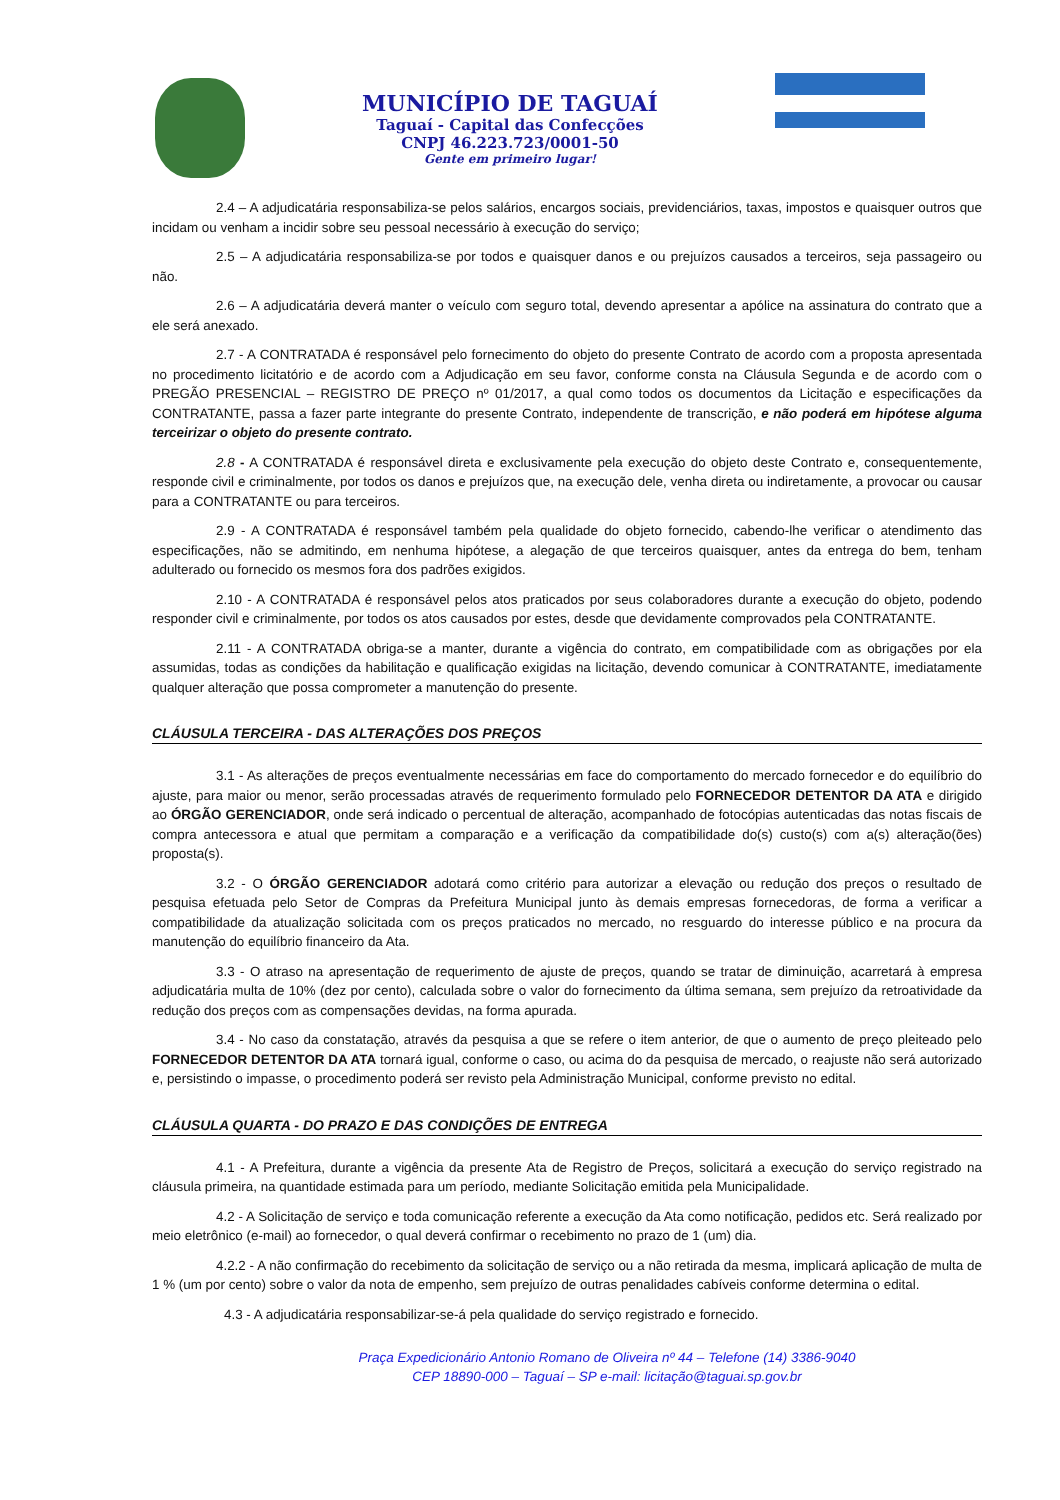MUNICÍPIO DE TAGUAÍ
Taguaí - Capital das Confecções
CNPJ 46.223.723/0001-50
Gente em primeiro lugar!
2.4 – A adjudicatária responsabiliza-se pelos salários, encargos sociais, previdenciários, taxas, impostos e quaisquer outros que incidam ou venham a incidir sobre seu pessoal necessário à execução do serviço;
2.5 – A adjudicatária responsabiliza-se por todos e quaisquer danos e ou prejuízos causados a terceiros, seja passageiro ou não.
2.6 – A adjudicatária deverá manter o veículo com seguro total, devendo apresentar a apólice na assinatura do contrato que a ele será anexado.
2.7 - A CONTRATADA é responsável pelo fornecimento do objeto do presente Contrato de acordo com a proposta apresentada no procedimento licitatório e de acordo com a Adjudicação em seu favor, conforme consta na Cláusula Segunda e de acordo com o PREGÃO PRESENCIAL – REGISTRO DE PREÇO nº 01/2017, a qual como todos os documentos da Licitação e especificações da CONTRATANTE, passa a fazer parte integrante do presente Contrato, independente de transcrição, e não poderá em hipótese alguma terceirizar o objeto do presente contrato.
2.8 - A CONTRATADA é responsável direta e exclusivamente pela execução do objeto deste Contrato e, consequentemente, responde civil e criminalmente, por todos os danos e prejuízos que, na execução dele, venha direta ou indiretamente, a provocar ou causar para a CONTRATANTE ou para terceiros.
2.9 - A CONTRATADA é responsável também pela qualidade do objeto fornecido, cabendo-lhe verificar o atendimento das especificações, não se admitindo, em nenhuma hipótese, a alegação de que terceiros quaisquer, antes da entrega do bem, tenham adulterado ou fornecido os mesmos fora dos padrões exigidos.
2.10 - A CONTRATADA é responsável pelos atos praticados por seus colaboradores durante a execução do objeto, podendo responder civil e criminalmente, por todos os atos causados por estes, desde que devidamente comprovados pela CONTRATANTE.
2.11 - A CONTRATADA obriga-se a manter, durante a vigência do contrato, em compatibilidade com as obrigações por ela assumidas, todas as condições da habilitação e qualificação exigidas na licitação, devendo comunicar à CONTRATANTE, imediatamente qualquer alteração que possa comprometer a manutenção do presente.
CLÁUSULA TERCEIRA - DAS ALTERAÇÕES DOS PREÇOS
3.1 - As alterações de preços eventualmente necessárias em face do comportamento do mercado fornecedor e do equilíbrio do ajuste, para maior ou menor, serão processadas através de requerimento formulado pelo FORNECEDOR DETENTOR DA ATA e dirigido ao ÓRGÃO GERENCIADOR, onde será indicado o percentual de alteração, acompanhado de fotocópias autenticadas das notas fiscais de compra antecessora e atual que permitam a comparação e a verificação da compatibilidade do(s) custo(s) com a(s) alteração(ões) proposta(s).
3.2 - O ÓRGÃO GERENCIADOR adotará como critério para autorizar a elevação ou redução dos preços o resultado de pesquisa efetuada pelo Setor de Compras da Prefeitura Municipal junto às demais empresas fornecedoras, de forma a verificar a compatibilidade da atualização solicitada com os preços praticados no mercado, no resguardo do interesse público e na procura da manutenção do equilíbrio financeiro da Ata.
3.3 - O atraso na apresentação de requerimento de ajuste de preços, quando se tratar de diminuição, acarretará à empresa adjudicatária multa de 10% (dez por cento), calculada sobre o valor do fornecimento da última semana, sem prejuízo da retroatividade da redução dos preços com as compensações devidas, na forma apurada.
3.4 - No caso da constatação, através da pesquisa a que se refere o item anterior, de que o aumento de preço pleiteado pelo FORNECEDOR DETENTOR DA ATA tornará igual, conforme o caso, ou acima do da pesquisa de mercado, o reajuste não será autorizado e, persistindo o impasse, o procedimento poderá ser revisto pela Administração Municipal, conforme previsto no edital.
CLÁUSULA QUARTA - DO PRAZO E DAS CONDIÇÕES DE ENTREGA
4.1 - A Prefeitura, durante a vigência da presente Ata de Registro de Preços, solicitará a execução do serviço registrado na cláusula primeira, na quantidade estimada para um período, mediante Solicitação emitida pela Municipalidade.
4.2 - A Solicitação de serviço e toda comunicação referente a execução da Ata como notificação, pedidos etc. Será realizado por meio eletrônico (e-mail) ao fornecedor, o qual deverá confirmar o recebimento no prazo de 1 (um) dia.
4.2.2 - A não confirmação do recebimento da solicitação de serviço ou a não retirada da mesma, implicará aplicação de multa de 1 % (um por cento) sobre o valor da nota de empenho, sem prejuízo de outras penalidades cabíveis conforme determina o edital.
4.3 - A adjudicatária responsabilizar-se-á pela qualidade do serviço registrado e fornecido.
Praça Expedicionário Antonio Romano de Oliveira nº 44 – Telefone (14) 3386-9040
CEP 18890-000 – Taguaí – SP e-mail: licitação@taguai.sp.gov.br